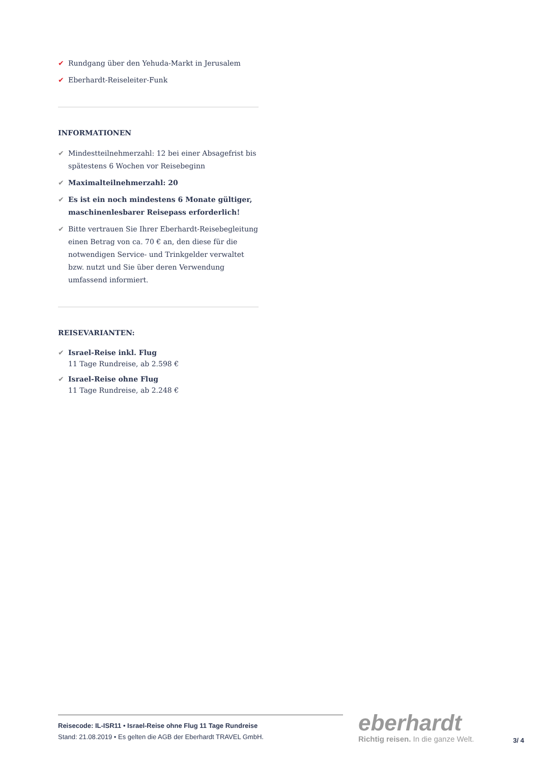✔ Rundgang über den Yehuda-Markt in Jerusalem
✔ Eberhardt-Reiseleiter-Funk
INFORMATIONEN
✔ Mindestteilnehmerzahl: 12 bei einer Absagefrist bis spätestens 6 Wochen vor Reisebeginn
✔ Maximalteilnehmerzahl: 20
✔ Es ist ein noch mindestens 6 Monate gültiger, maschinenlesbarer Reisepass erforderlich!
✔ Bitte vertrauen Sie Ihrer Eberhardt-Reisebegleitung einen Betrag von ca. 70 € an, den diese für die notwendigen Service- und Trinkgelder verwaltet bzw. nutzt und Sie über deren Verwendung umfassend informiert.
REISEVARIANTEN:
✔ Israel-Reise inkl. Flug
11 Tage Rundreise, ab 2.598 €
✔ Israel-Reise ohne Flug
11 Tage Rundreise, ab 2.248 €
Reisecode: IL-ISR11 • Israel-Reise ohne Flug 11 Tage Rundreise
Stand: 21.08.2019 • Es gelten die AGB der Eberhardt TRAVEL GmbH.
eberhardt
Richtig reisen. In die ganze Welt.
3/ 4